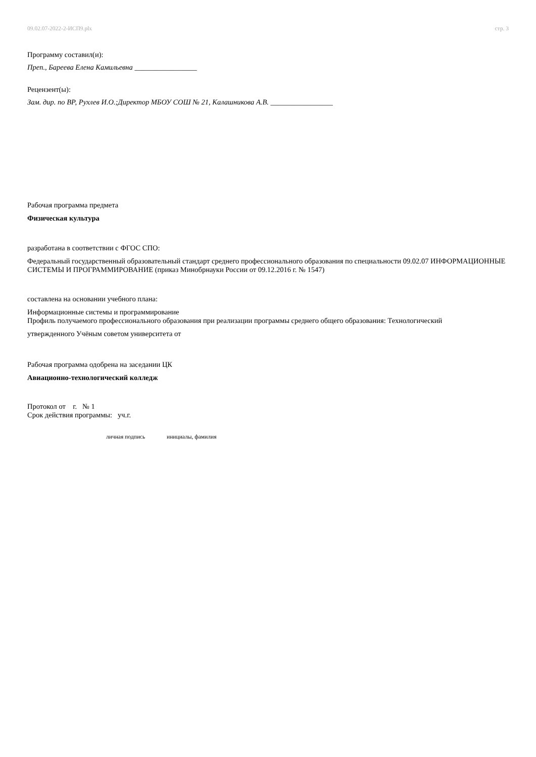09.02.07-2022-2-ИСП9.plx стр. 3
Программу составил(и):
Преп., Бареева Елена Камильевна _________________
Рецензент(ы):
Зам. дир. по ВР, Рухлев И.О.;Директор МБОУ СОШ № 21, Калашникова А.В. _________________
Рабочая программа предмета
Физическая культура
разработана в соответствии с ФГОС СПО:
Федеральный государственный образовательный стандарт среднего профессионального образования по специальности 09.02.07 ИНФОРМАЦИОННЫЕ СИСТЕМЫ И ПРОГРАММИРОВАНИЕ (приказ Минобрнауки России от 09.12.2016 г. № 1547)
составлена на основании учебного плана:
Информационные системы и программирование
Профиль получаемого профессионального образования при реализации программы среднего общего образования: Технологический
утвержденного Учёным советом университета от
Рабочая программа одобрена на заседании ЦК
Авиационно-технологический колледж
Протокол от г. № 1
Срок действия программы: уч.г.
личная подпись инициалы, фамилия